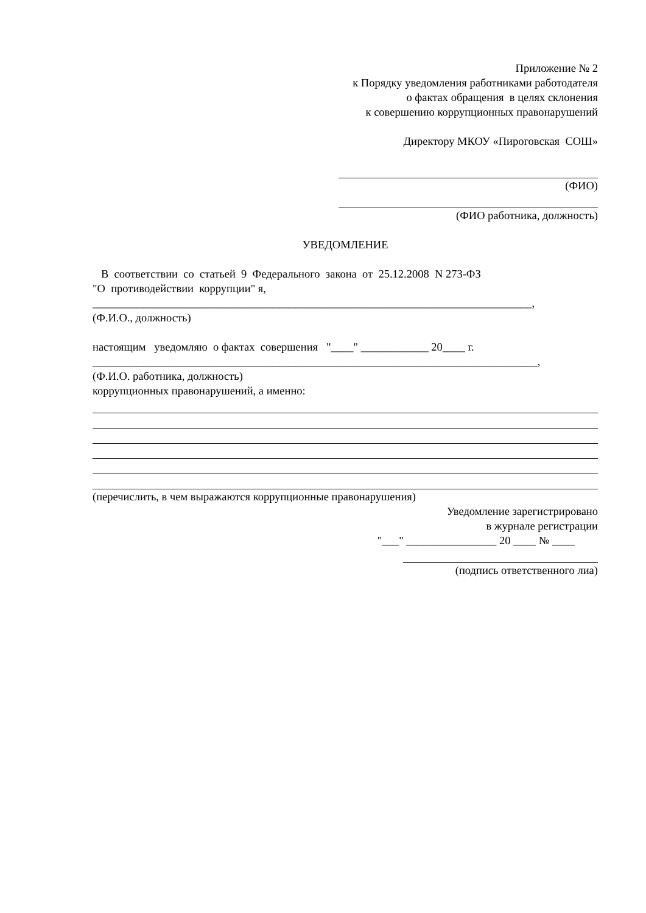Приложение № 2
к Порядку уведомления работниками работодателя
о фактах обращения в целях склонения
к совершению коррупционных правонарушений
Директору МКОУ «Пироговская СОШ»
(ФИО)
(ФИО работника, должность)
УВЕДОМЛЕНИЕ
В соответствии со статьей 9 Федерального закона от 25.12.2008 N 273-ФЗ
"О противодействии коррупции" я,
______________________________________________________________________________,
(Ф.И.О., должность)
настоящим уведомляю о фактах совершения "____" ____________ 20____ г.
_______________________________________________________________________________,
(Ф.И.О. работника, должность)
коррупционных правонарушений, а именно:
(перечислить, в чем выражаются коррупционные правонарушения)
Уведомление зарегистрировано
в журнале регистрации
"___" ________________ 20 ____ № ____
(подпись ответственного лиа)